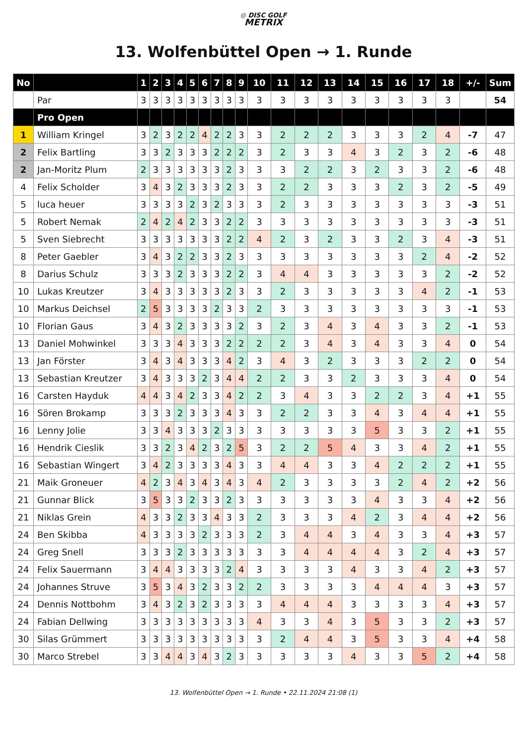◎ DISC GOLF
METRIX
13. Wolfenbüttel Open → 1. Runde
| No | | 1 | 2 | 3 | 4 | 5 | 6 | 7 | 8 | 9 | 10 | 11 | 12 | 13 | 14 | 15 | 16 | 17 | 18 | +/- | Sum |
| --- | --- | --- | --- | --- | --- | --- | --- | --- | --- | --- | --- | --- | --- | --- | --- | --- | --- | --- | --- | --- | --- |
| | Par | 3 | 3 | 3 | 3 | 3 | 3 | 3 | 3 | 3 | 3 | 3 | 3 | 3 | 3 | 3 | 3 | 3 | 3 | | 54 |
| | Pro Open | | | | | | | | | | | | | | | | | | | | |
| 1 | William Kringel | 3 | 2 | 3 | 2 | 2 | 4 | 2 | 2 | 3 | 3 | 2 | 2 | 2 | 3 | 3 | 3 | 2 | 4 | -7 | 47 |
| 2 | Felix Bartling | 3 | 3 | 2 | 3 | 3 | 3 | 2 | 2 | 2 | 3 | 2 | 3 | 3 | 4 | 3 | 2 | 3 | 2 | -6 | 48 |
| 2 | Jan-Moritz Plum | 2 | 3 | 3 | 3 | 3 | 3 | 3 | 2 | 3 | 3 | 3 | 2 | 2 | 3 | 2 | 3 | 3 | 2 | -6 | 48 |
| 4 | Felix Scholder | 3 | 4 | 3 | 2 | 3 | 3 | 3 | 2 | 3 | 3 | 2 | 2 | 3 | 3 | 3 | 2 | 3 | 2 | -5 | 49 |
| 5 | luca heuer | 3 | 3 | 3 | 3 | 2 | 3 | 2 | 3 | 3 | 3 | 2 | 3 | 3 | 3 | 3 | 3 | 3 | 3 | -3 | 51 |
| 5 | Robert Nemak | 2 | 4 | 2 | 4 | 2 | 3 | 3 | 2 | 2 | 3 | 3 | 3 | 3 | 3 | 3 | 3 | 3 | 3 | -3 | 51 |
| 5 | Sven Siebrecht | 3 | 3 | 3 | 3 | 3 | 3 | 3 | 2 | 2 | 4 | 2 | 3 | 2 | 3 | 3 | 2 | 3 | 4 | -3 | 51 |
| 8 | Peter Gaebler | 3 | 4 | 3 | 2 | 2 | 3 | 3 | 2 | 3 | 3 | 3 | 3 | 3 | 3 | 3 | 3 | 2 | 4 | -2 | 52 |
| 8 | Darius Schulz | 3 | 3 | 3 | 2 | 3 | 3 | 3 | 2 | 2 | 3 | 4 | 4 | 3 | 3 | 3 | 3 | 3 | 2 | -2 | 52 |
| 10 | Lukas Kreutzer | 3 | 4 | 3 | 3 | 3 | 3 | 3 | 2 | 3 | 3 | 2 | 3 | 3 | 3 | 3 | 3 | 4 | 2 | -1 | 53 |
| 10 | Markus Deichsel | 2 | 5 | 3 | 3 | 3 | 3 | 2 | 3 | 3 | 2 | 3 | 3 | 3 | 3 | 3 | 3 | 3 | 3 | -1 | 53 |
| 10 | Florian Gaus | 3 | 4 | 3 | 2 | 3 | 3 | 3 | 3 | 2 | 3 | 2 | 3 | 4 | 3 | 4 | 3 | 3 | 2 | -1 | 53 |
| 13 | Daniel Mohwinkel | 3 | 3 | 3 | 4 | 3 | 3 | 3 | 2 | 2 | 2 | 2 | 3 | 4 | 3 | 4 | 3 | 3 | 4 | 0 | 54 |
| 13 | Jan Förster | 3 | 4 | 3 | 4 | 3 | 3 | 3 | 4 | 2 | 3 | 4 | 3 | 2 | 3 | 3 | 3 | 2 | 2 | 0 | 54 |
| 13 | Sebastian Kreutzer | 3 | 4 | 3 | 3 | 3 | 2 | 3 | 4 | 4 | 2 | 2 | 3 | 3 | 2 | 3 | 3 | 3 | 4 | 0 | 54 |
| 16 | Carsten Hayduk | 4 | 4 | 3 | 4 | 2 | 3 | 3 | 4 | 2 | 2 | 3 | 4 | 3 | 3 | 2 | 2 | 3 | 4 | +1 | 55 |
| 16 | Sören Brokamp | 3 | 3 | 3 | 2 | 3 | 3 | 3 | 4 | 3 | 3 | 2 | 2 | 3 | 3 | 4 | 3 | 4 | 4 | +1 | 55 |
| 16 | Lenny Jolie | 3 | 3 | 4 | 3 | 3 | 3 | 2 | 3 | 3 | 3 | 3 | 3 | 3 | 3 | 5 | 3 | 3 | 2 | +1 | 55 |
| 16 | Hendrik Cieslik | 3 | 3 | 2 | 3 | 4 | 2 | 3 | 2 | 5 | 3 | 2 | 2 | 5 | 4 | 3 | 3 | 4 | 2 | +1 | 55 |
| 16 | Sebastian Wingert | 3 | 4 | 2 | 3 | 3 | 3 | 3 | 4 | 3 | 3 | 4 | 4 | 3 | 3 | 4 | 2 | 2 | 2 | +1 | 55 |
| 21 | Maik Groneuer | 4 | 2 | 3 | 4 | 3 | 4 | 3 | 4 | 3 | 4 | 2 | 3 | 3 | 3 | 3 | 2 | 4 | 2 | +2 | 56 |
| 21 | Gunnar Blick | 3 | 5 | 3 | 3 | 2 | 3 | 3 | 2 | 3 | 3 | 3 | 3 | 3 | 3 | 4 | 3 | 3 | 4 | +2 | 56 |
| 21 | Niklas Grein | 4 | 3 | 3 | 2 | 3 | 3 | 4 | 3 | 3 | 2 | 3 | 3 | 3 | 4 | 2 | 3 | 4 | 4 | +2 | 56 |
| 24 | Ben Skibba | 4 | 3 | 3 | 3 | 3 | 2 | 3 | 3 | 3 | 2 | 3 | 4 | 4 | 3 | 4 | 3 | 3 | 4 | +3 | 57 |
| 24 | Greg Snell | 3 | 3 | 3 | 2 | 3 | 3 | 3 | 3 | 3 | 3 | 3 | 4 | 4 | 4 | 4 | 3 | 2 | 4 | +3 | 57 |
| 24 | Felix Sauermann | 3 | 4 | 4 | 3 | 3 | 3 | 3 | 2 | 4 | 3 | 3 | 3 | 3 | 4 | 3 | 3 | 4 | 2 | +3 | 57 |
| 24 | Johannes Struve | 3 | 5 | 3 | 4 | 3 | 2 | 3 | 3 | 2 | 2 | 3 | 3 | 3 | 3 | 4 | 4 | 4 | 3 | +3 | 57 |
| 24 | Dennis Nottbohm | 3 | 4 | 3 | 2 | 3 | 2 | 3 | 3 | 3 | 3 | 4 | 4 | 4 | 3 | 3 | 3 | 3 | 4 | +3 | 57 |
| 24 | Fabian Dellwing | 3 | 3 | 3 | 3 | 3 | 3 | 3 | 3 | 3 | 4 | 3 | 3 | 4 | 3 | 5 | 3 | 3 | 2 | +3 | 57 |
| 30 | Silas Grümmert | 3 | 3 | 3 | 3 | 3 | 3 | 3 | 3 | 3 | 3 | 2 | 4 | 4 | 3 | 5 | 3 | 3 | 4 | +4 | 58 |
| 30 | Marco Strebel | 3 | 3 | 4 | 4 | 3 | 4 | 3 | 2 | 3 | 3 | 3 | 3 | 3 | 4 | 3 | 3 | 5 | 2 | +4 | 58 |
13. Wolfenbüttel Open → 1. Runde • 22.11.2024 21:08 (1)